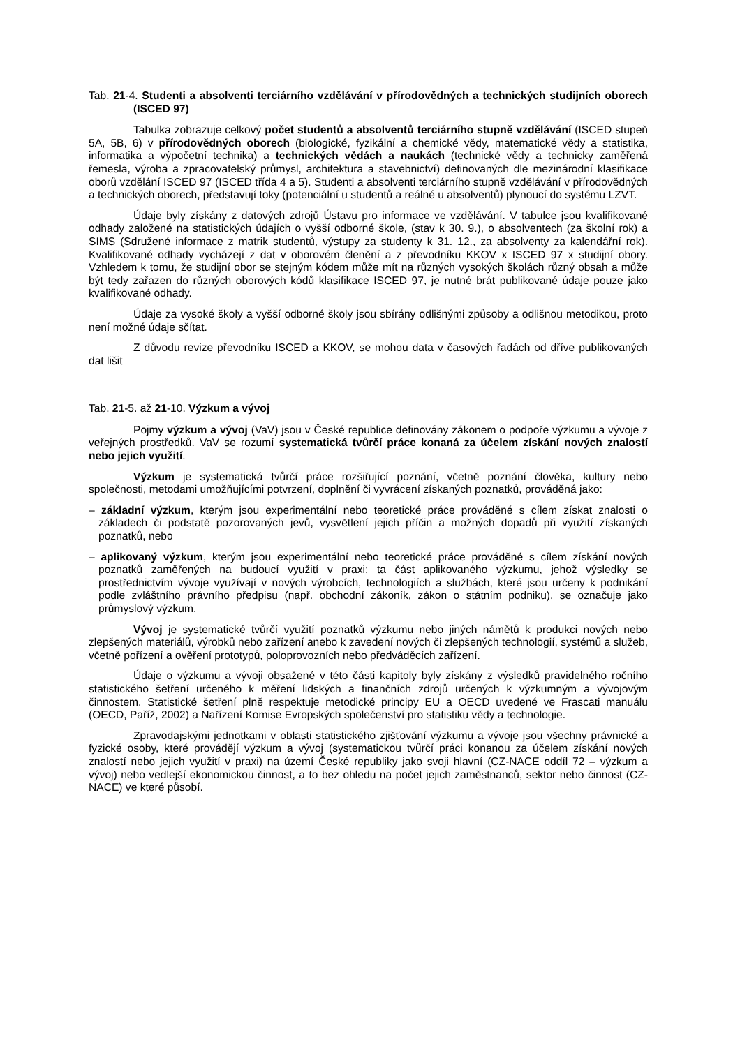Tab. 21-4. Studenti a absolventi terciárního vzdělávání v přírodovědných a technických studijních oborech (ISCED 97)
Tabulka zobrazuje celkový počet studentů a absolventů terciárního stupně vzdělávání (ISCED stupeň 5A, 5B, 6) v přírodovědných oborech (biologické, fyzikální a chemické vědy, matematické vědy a statistika, informatika a výpočetní technika) a technických vědách a naukách (technické vědy a technicky zaměřená řemesla, výroba a zpracovatelský průmysl, architektura a stavebnictví) definovaných dle mezinárodní klasifikace oborů vzdělání ISCED 97 (ISCED třída 4 a 5). Studenti a absolventi terciárního stupně vzdělávání v přírodovědných a technických oborech, představují toky (potenciální u studentů a reálné u absolventů) plynoucí do systému LZVT.
Údaje byly získány z datových zdrojů Ústavu pro informace ve vzdělávání. V tabulce jsou kvalifikované odhady založené na statistických údajích o vyšší odborné škole, (stav k 30. 9.), o absolventech (za školní rok) a SIMS (Sdružené informace z matrik studentů, výstupy za studenty k 31. 12., za absolventy za kalendářní rok). Kvalifikované odhady vycházejí z dat v oborovém členění a z převodníku KKOV x ISCED 97 x studijní obory. Vzhledem k tomu, že studijní obor se stejným kódem může mít na různých vysokých školách různý obsah a může být tedy zařazen do různých oborových kódů klasifikace ISCED 97, je nutné brát publikované údaje pouze jako kvalifikované odhady.
Údaje za vysoké školy a vyšší odborné školy jsou sbírány odlišnými způsoby a odlišnou metodikou, proto není možné údaje sčítat.
Z důvodu revize převodníku ISCED a KKOV, se mohou data v časových řadách od dříve publikovaných dat lišit
Tab. 21-5. až 21-10. Výzkum a vývoj
Pojmy výzkum a vývoj (VaV) jsou v České republice definovány zákonem o podpoře výzkumu a vývoje z veřejných prostředků. VaV se rozumí systematická tvůrčí práce konaná za účelem získání nových znalostí nebo jejich využití.
Výzkum je systematická tvůrčí práce rozšiřující poznání, včetně poznání člověka, kultury nebo společnosti, metodami umožňujícími potvrzení, doplnění či vyvrácení získaných poznatků, prováděná jako:
– základní výzkum, kterým jsou experimentální nebo teoretické práce prováděné s cílem získat znalosti o základech či podstatě pozorovaných jevů, vysvětlení jejich příčin a možných dopadů při využití získaných poznatků, nebo
– aplikovaný výzkum, kterým jsou experimentální nebo teoretické práce prováděné s cílem získání nových poznatků zaměřených na budoucí využití v praxi; ta část aplikovaného výzkumu, jehož výsledky se prostřednictvím vývoje využívají v nových výrobcích, technologiích a službách, které jsou určeny k podnikání podle zvláštního právního předpisu (např. obchodní zákoník, zákon o státním podniku), se označuje jako průmyslový výzkum.
Vývoj je systematické tvůrčí využití poznatků výzkumu nebo jiných námětů k produkci nových nebo zlepšených materiálů, výrobků nebo zařízení anebo k zavedení nových či zlepšených technologií, systémů a služeb, včetně pořízení a ověření prototypů, poloprovozních nebo předváděcích zařízení.
Údaje o výzkumu a vývoji obsažené v této části kapitoly byly získány z výsledků pravidelného ročního statistického šetření určeného k měření lidských a finančních zdrojů určených k výzkumným a vývojovým činnostem. Statistické šetření plně respektuje metodické principy EU a OECD uvedené ve Frascati manuálu (OECD, Paříž, 2002) a Nařízení Komise Evropských společenství pro statistiku vědy a technologie.
Zpravodajskými jednotkami v oblasti statistického zjišťování výzkumu a vývoje jsou všechny právnické a fyzické osoby, které provádějí výzkum a vývoj (systematickou tvůrčí práci konanou za účelem získání nových znalostí nebo jejich využití v praxi) na území České republiky jako svoji hlavní (CZ-NACE oddíl 72 – výzkum a vývoj) nebo vedlejší ekonomickou činnost, a to bez ohledu na počet jejich zaměstnanců, sektor nebo činnost (CZ-NACE) ve které působí.